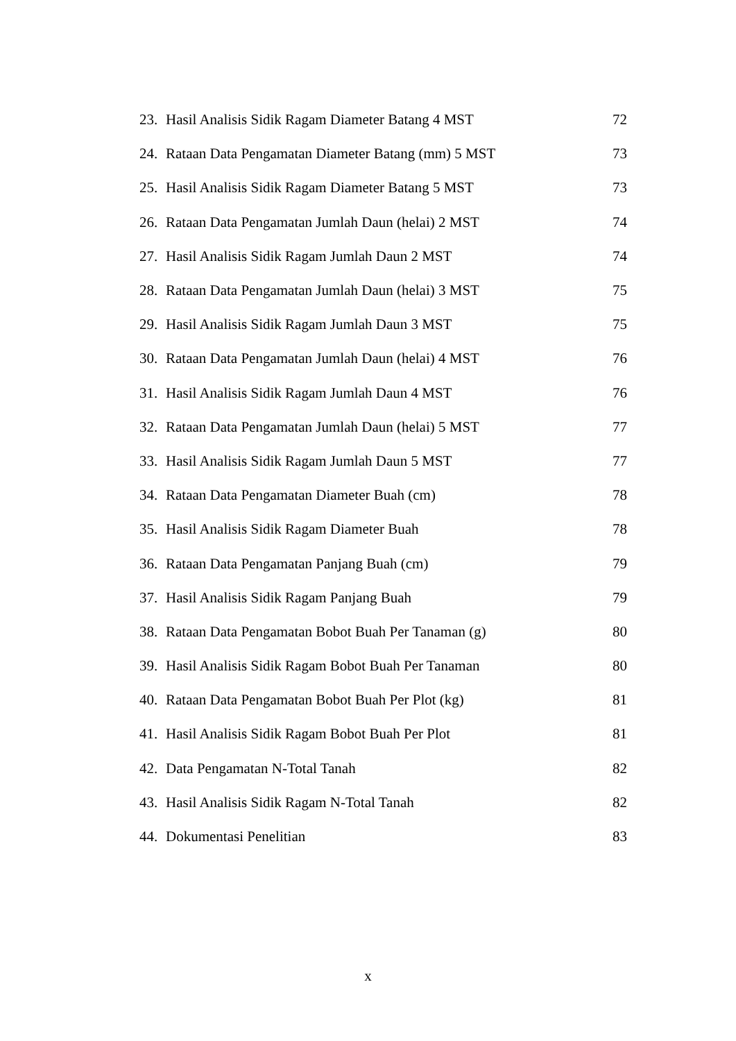23. Hasil Analisis Sidik Ragam Diameter Batang 4 MST 72
24. Rataan Data Pengamatan Diameter Batang (mm) 5 MST 73
25. Hasil Analisis Sidik Ragam Diameter Batang 5 MST 73
26. Rataan Data Pengamatan Jumlah Daun (helai) 2 MST 74
27. Hasil Analisis Sidik Ragam Jumlah Daun 2 MST 74
28. Rataan Data Pengamatan Jumlah Daun (helai) 3 MST 75
29. Hasil Analisis Sidik Ragam Jumlah Daun 3 MST 75
30. Rataan Data Pengamatan Jumlah Daun (helai) 4 MST 76
31. Hasil Analisis Sidik Ragam Jumlah Daun 4 MST 76
32. Rataan Data Pengamatan Jumlah Daun (helai) 5 MST 77
33. Hasil Analisis Sidik Ragam Jumlah Daun 5 MST 77
34. Rataan Data Pengamatan Diameter Buah (cm) 78
35. Hasil Analisis Sidik Ragam Diameter Buah 78
36. Rataan Data Pengamatan Panjang Buah (cm) 79
37. Hasil Analisis Sidik Ragam Panjang Buah 79
38. Rataan Data Pengamatan Bobot Buah Per Tanaman (g) 80
39. Hasil Analisis Sidik Ragam Bobot Buah Per Tanaman 80
40. Rataan Data Pengamatan Bobot Buah Per Plot (kg) 81
41. Hasil Analisis Sidik Ragam Bobot Buah Per Plot 81
42. Data Pengamatan N-Total Tanah 82
43. Hasil Analisis Sidik Ragam N-Total Tanah 82
44. Dokumentasi Penelitian 83
x